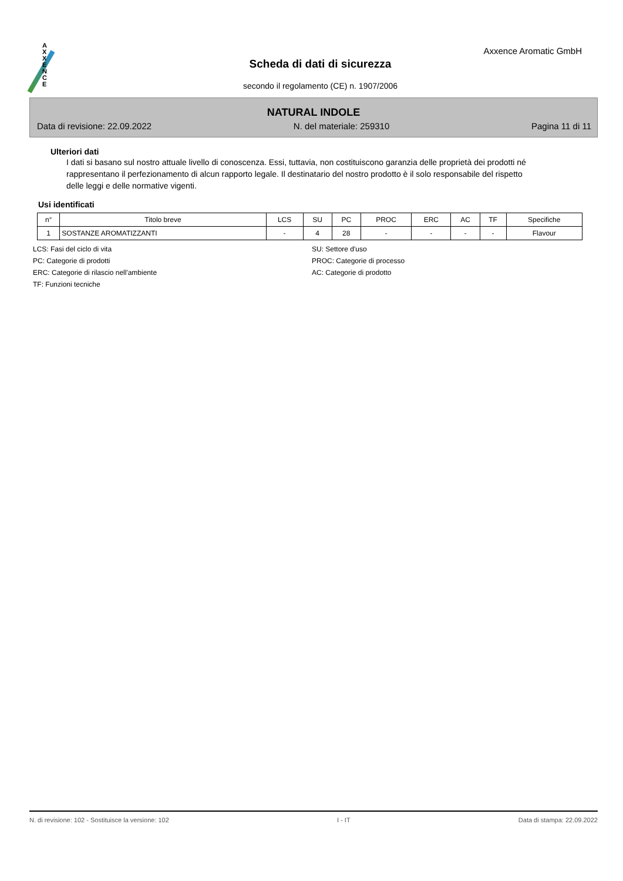A X X E N C E
Axxence Aromatic GmbH
Scheda di dati di sicurezza
secondo il regolamento (CE) n. 1907/2006
NATURAL INDOLE
Data di revisione: 22.09.2022 N. del materiale: 259310 Pagina 11 di 11
Ulteriori dati
I dati si basano sul nostro attuale livello di conoscenza. Essi, tuttavia, non costituiscono garanzia delle proprietà dei prodotti né rappresentano il perfezionamento di alcun rapporto legale. Il destinatario del nostro prodotto è il solo responsabile del rispetto delle leggi e delle normative vigenti.
Usi identificati
| n° | Titolo breve | LCS | SU | PC | PROC | ERC | AC | TF | Specifiche |
| --- | --- | --- | --- | --- | --- | --- | --- | --- | --- |
| 1 | SOSTANZE AROMATIZZANTI | - | 4 | 28 | - | - | - | - | Flavour |
LCS: Fasi del ciclo di vita
SU: Settore d'uso
PC: Categorie di prodotti
PROC: Categorie di processo
ERC: Categorie di rilascio nell'ambiente
AC: Categorie di prodotto
TF: Funzioni tecniche
N. di revisione: 102 - Sostituisce la versione: 102 I - IT Data di stampa: 22.09.2022